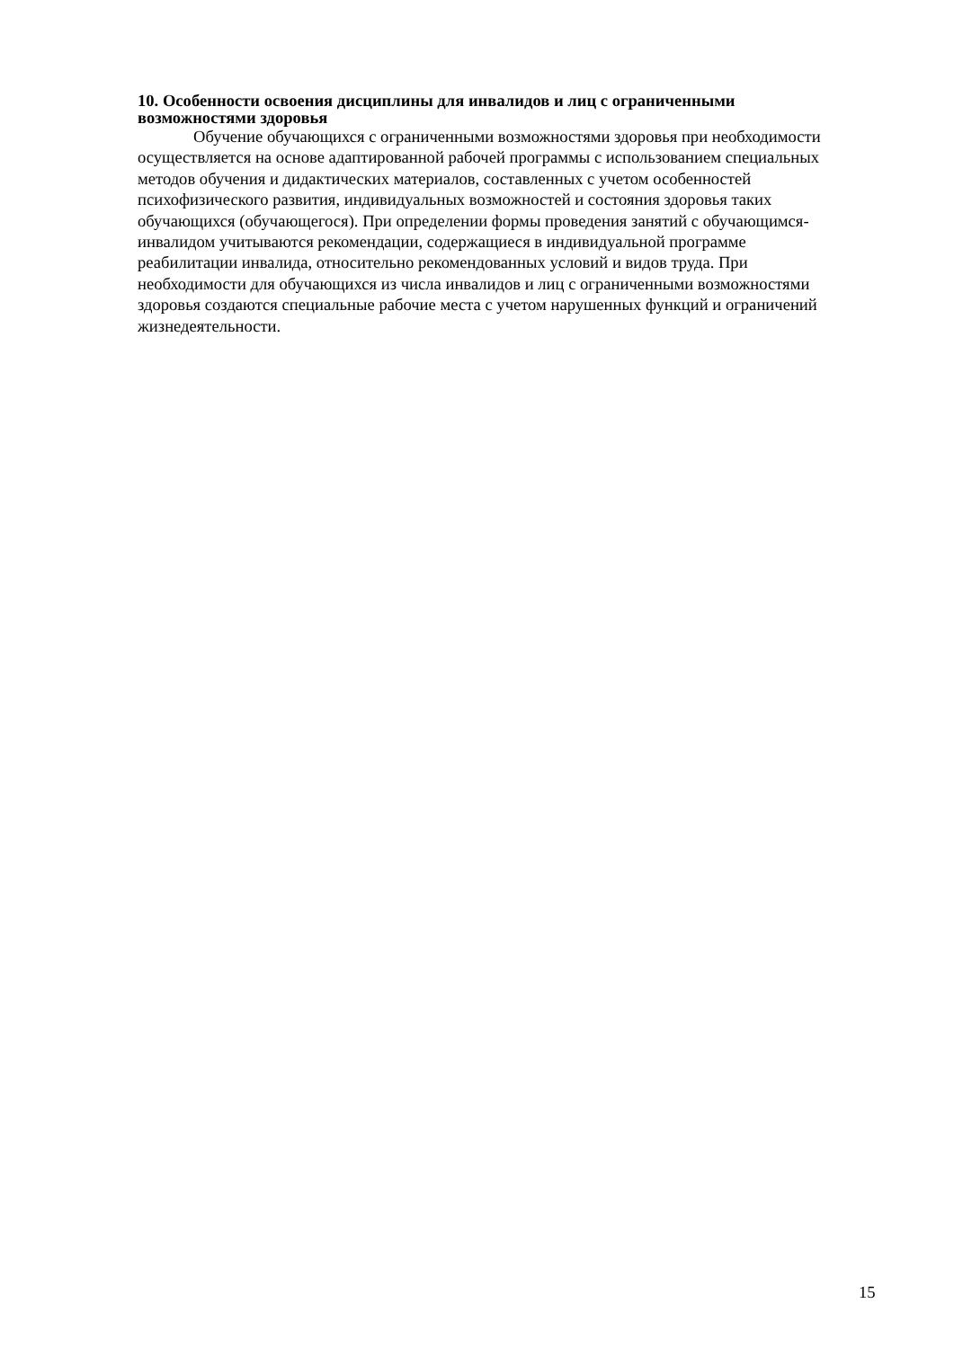10. Особенности освоения дисциплины для инвалидов и лиц с ограниченными возможностями здоровья
Обучение обучающихся с ограниченными возможностями здоровья при необходимости осуществляется на основе адаптированной рабочей программы с использованием специальных методов обучения и дидактических материалов, составленных с учетом особенностей психофизического развития, индивидуальных возможностей и состояния здоровья таких обучающихся (обучающегося). При определении формы проведения занятий с обучающимся-инвалидом учитываются рекомендации, содержащиеся в индивидуальной программе реабилитации инвалида, относительно рекомендованных условий и видов труда. При необходимости для обучающихся из числа инвалидов и лиц с ограниченными возможностями здоровья создаются специальные рабочие места с учетом нарушенных функций и ограничений жизнедеятельности.
15